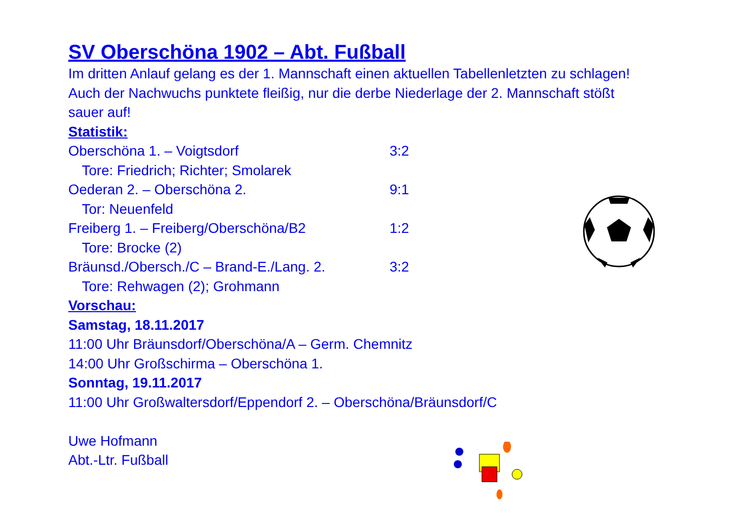SV Oberschöna 1902 – Abt. Fußball
Im dritten Anlauf gelang es der 1. Mannschaft einen aktuellen Tabellenletzten zu schlagen! Auch der Nachwuchs punktete fleißig, nur die derbe Niederlage der 2. Mannschaft stößt sauer auf!
Statistik:
Oberschöna 1. – Voigtsdorf 3:2
Tore: Friedrich; Richter; Smolarek
Oederan 2. – Oberschöna 2. 9:1
Tor: Neuenfeld
Freiberg 1. – Freiberg/Oberschöna/B2 1:2
Tore: Brocke (2)
Bräunsd./Obersch./C – Brand-E./Lang. 2. 3:2
Tore: Rehwagen (2); Grohmann
Vorschau:
Samstag, 18.11.2017
11:00 Uhr Bräunsdorf/Oberschöna/A – Germ. Chemnitz
14:00 Uhr Großschirma – Oberschöna 1.
Sonntag, 19.11.2017
11:00 Uhr Großwaltersdorf/Eppendorf 2. – Oberschöna/Bräunsdorf/C
Uwe Hofmann
Abt.-Ltr. Fußball